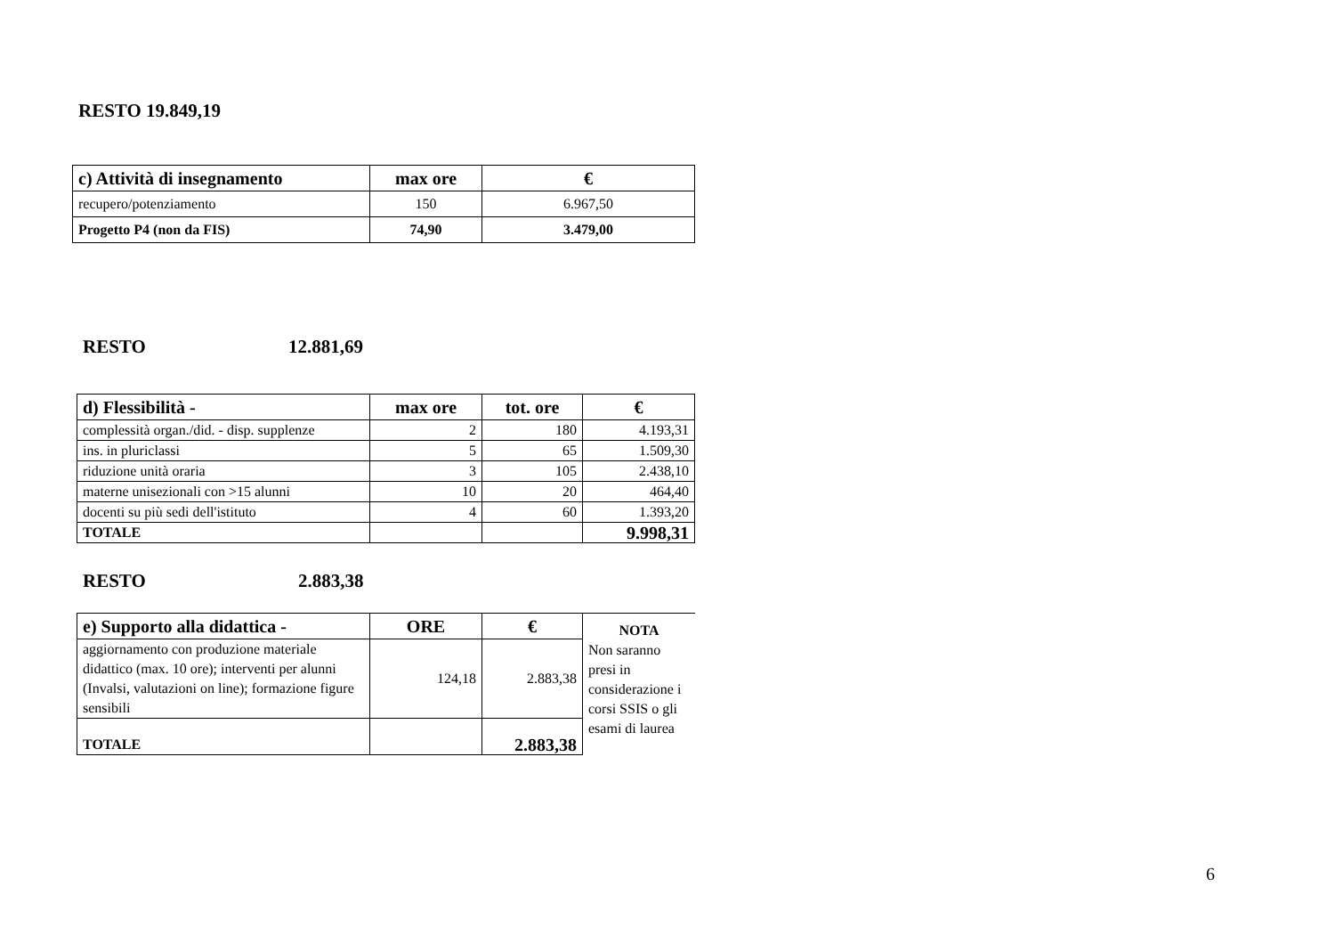RESTO 19.849,19
| c) Attività di insegnamento | max ore | € |
| --- | --- | --- |
| recupero/potenziamento | 150 | 6.967,50 |
| Progetto P4 (non da FIS) | 74,90 | 3.479,00 |
RESTO 12.881,69
| d) Flessibilità - | max ore | tot. ore | € |
| --- | --- | --- | --- |
| complessità organ./did. - disp. supplenze | 2 | 180 | 4.193,31 |
| ins. in pluriclassi | 5 | 65 | 1.509,30 |
| riduzione unità oraria | 3 | 105 | 2.438,10 |
| materne unisezionali con >15 alunni | 10 | 20 | 464,40 |
| docenti su più sedi dell'istituto | 4 | 60 | 1.393,20 |
| TOTALE | | | 9.998,31 |
RESTO 2.883,38
| e) Supporto alla didattica - | ORE | € | NOTA Non saranno presi in considerazione i corsi SSIS o gli esami di laurea |
| aggiornamento con produzione materiale didattico (max. 10 ore); interventi per alunni (Invalsi, valutazioni on line); formazione figure sensibili | 124,18 | 2.883,38 | |
| TOTALE | | 2.883,38 | |
6